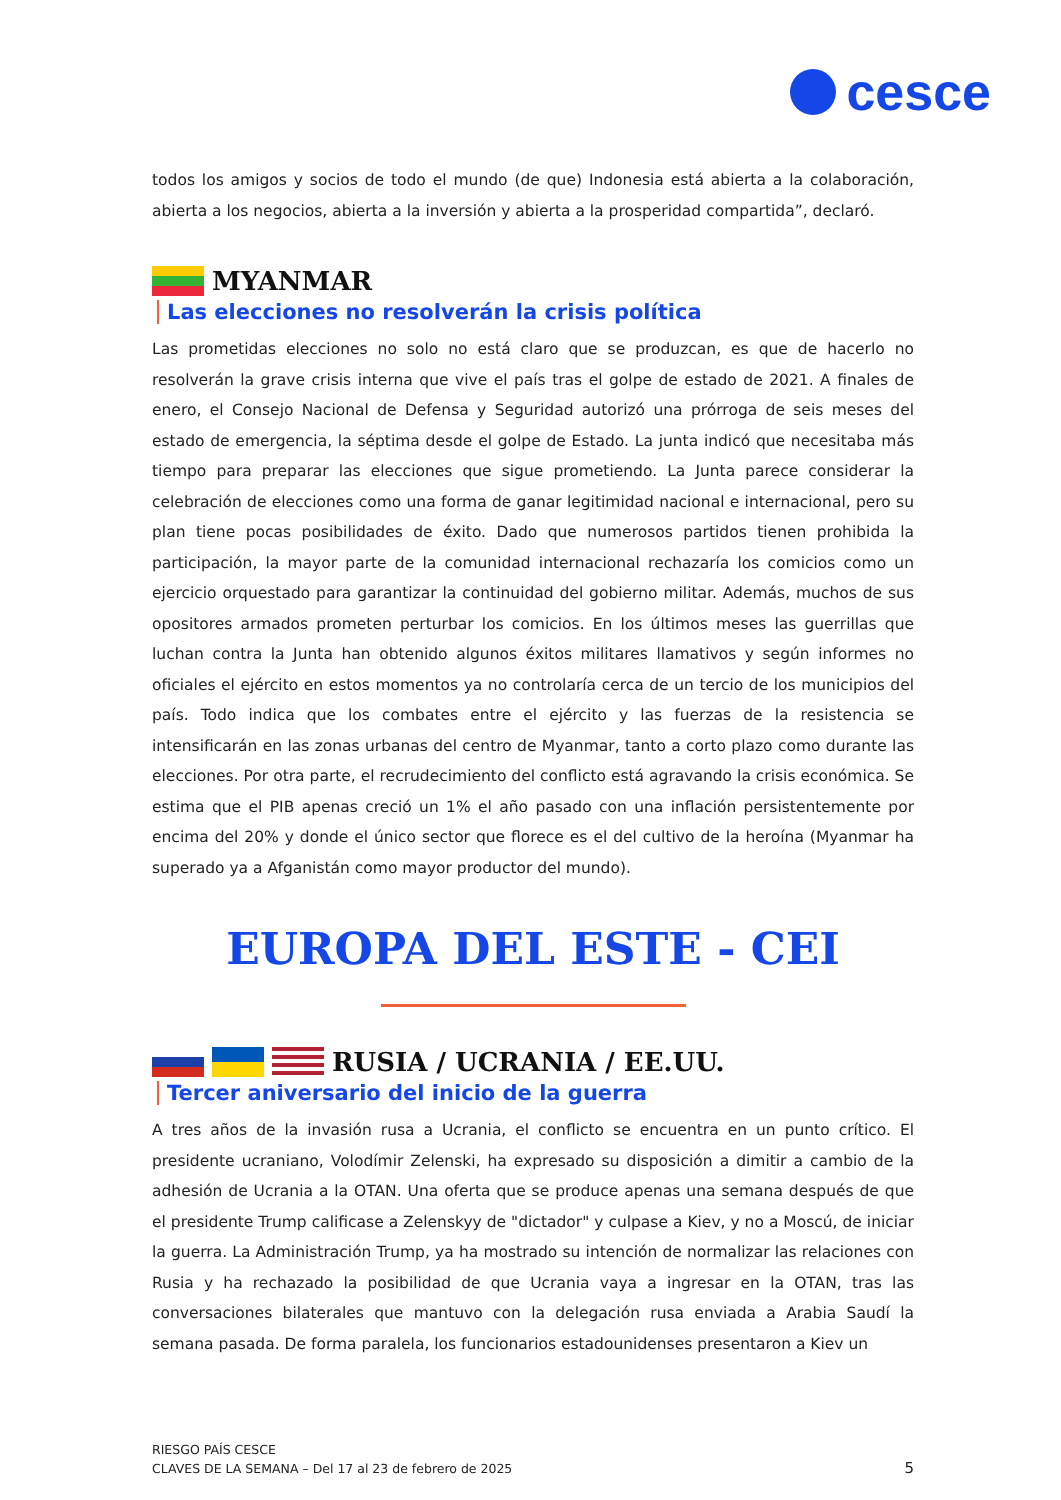cesce
todos los amigos y socios de todo el mundo (de que) Indonesia está abierta a la colaboración, abierta a los negocios, abierta a la inversión y abierta a la prosperidad compartida”, declaró.
MYANMAR
Las elecciones no resolverán la crisis política
Las prometidas elecciones no solo no está claro que se produzcan, es que de hacerlo no resolverán la grave crisis interna que vive el país tras el golpe de estado de 2021. A finales de enero, el Consejo Nacional de Defensa y Seguridad autorizó una prórroga de seis meses del estado de emergencia, la séptima desde el golpe de Estado. La junta indicó que necesitaba más tiempo para preparar las elecciones que sigue prometiendo. La Junta parece considerar la celebración de elecciones como una forma de ganar legitimidad nacional e internacional, pero su plan tiene pocas posibilidades de éxito. Dado que numerosos partidos tienen prohibida la participación, la mayor parte de la comunidad internacional rechazaría los comicios como un ejercicio orquestado para garantizar la continuidad del gobierno militar. Además, muchos de sus opositores armados prometen perturbar los comicios. En los últimos meses las guerrillas que luchan contra la Junta han obtenido algunos éxitos militares llamativos y según informes no oficiales el ejército en estos momentos ya no controlaría cerca de un tercio de los municipios del país. Todo indica que los combates entre el ejército y las fuerzas de la resistencia se intensificarán en las zonas urbanas del centro de Myanmar, tanto a corto plazo como durante las elecciones. Por otra parte, el recrudecimiento del conflicto está agravando la crisis económica. Se estima que el PIB apenas creció un 1% el año pasado con una inflación persistentemente por encima del 20% y donde el único sector que florece es el del cultivo de la heroína (Myanmar ha superado ya a Afganistán como mayor productor del mundo).
EUROPA DEL ESTE - CEI
RUSIA / UCRANIA / EE.UU.
Tercer aniversario del inicio de la guerra
A tres años de la invasión rusa a Ucrania, el conflicto se encuentra en un punto crítico. El presidente ucraniano, Volodímir Zelenski, ha expresado su disposición a dimitir a cambio de la adhesión de Ucrania a la OTAN. Una oferta que se produce apenas una semana después de que el presidente Trump calificase a Zelenskyy de "dictador" y culpase a Kiev, y no a Moscú, de iniciar la guerra. La Administración Trump, ya ha mostrado su intención de normalizar las relaciones con Rusia y ha rechazado la posibilidad de que Ucrania vaya a ingresar en la OTAN, tras las conversaciones bilaterales que mantuvo con la delegación rusa enviada a Arabia Saudí la semana pasada. De forma paralela, los funcionarios estadounidenses presentaron a Kiev un
RIESGO PAÍS CESCE
CLAVES DE LA SEMANA – Del 17 al 23 de febrero de 2025
5